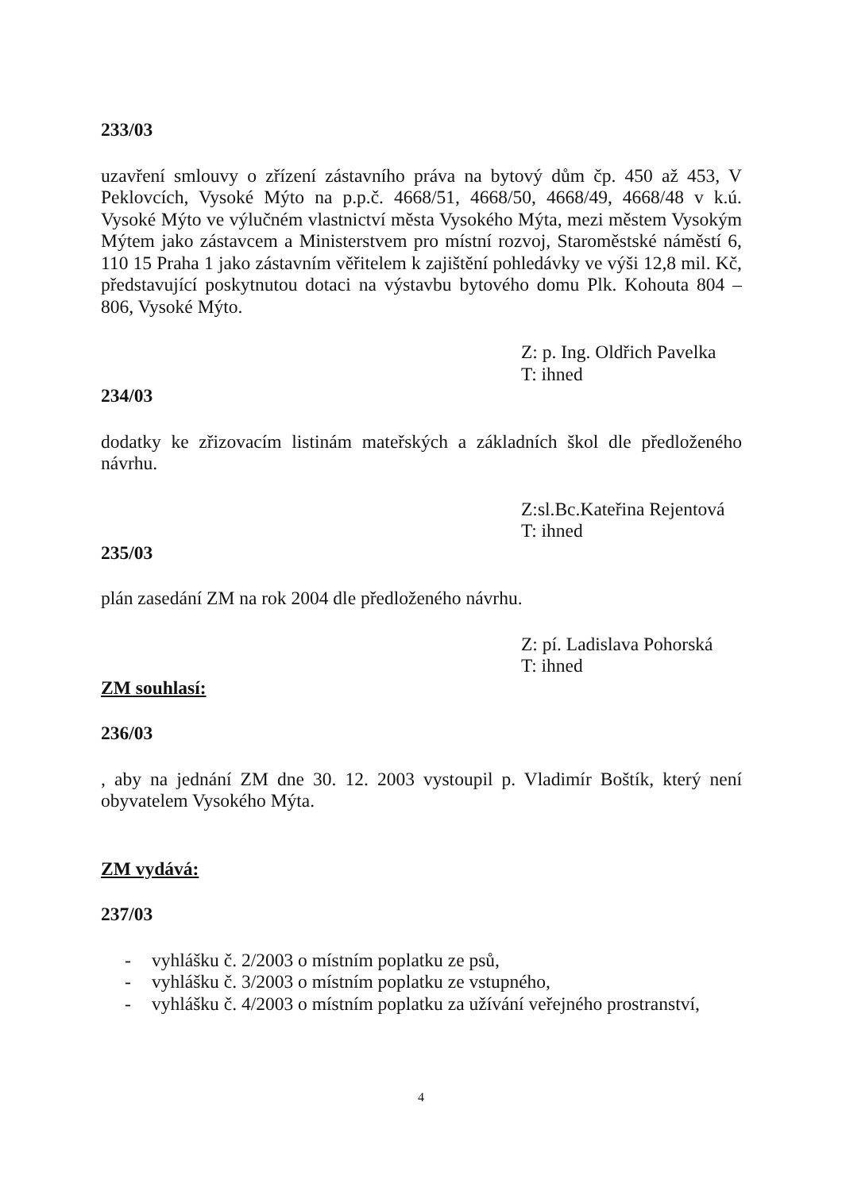233/03
uzavření smlouvy o zřízení zástavního práva na bytový dům čp. 450 až 453, V Peklovcích, Vysoké Mýto na p.p.č. 4668/51, 4668/50, 4668/49, 4668/48 v k.ú. Vysoké Mýto ve výlučném vlastnictví města Vysokého Mýta, mezi městem Vysokým Mýtem jako zástavcem a Ministerstvem pro místní rozvoj, Staroměstské náměstí 6, 110 15 Praha 1 jako zástavním věřitelem k zajištění pohledávky ve výši 12,8 mil. Kč, představující poskytnutou dotaci na výstavbu bytového domu Plk. Kohouta 804 – 806, Vysoké Mýto.
Z: p. Ing. Oldřich Pavelka
T: ihned
234/03
dodatky ke zřizovacím listinám mateřských a základních škol dle předloženého návrhu.
Z:sl.Bc.Kateřina Rejentová
T: ihned
235/03
plán zasedání ZM na rok 2004 dle předloženého návrhu.
Z: pí. Ladislava Pohorská
T: ihned
ZM souhlasí:
236/03
, aby na jednání ZM dne 30. 12. 2003 vystoupil p. Vladimír Boštík, který není obyvatelem Vysokého Mýta.
ZM vydává:
237/03
- vyhlášku č. 2/2003 o místním poplatku ze psů,
- vyhlášku č. 3/2003 o místním poplatku ze vstupného,
- vyhlášku č. 4/2003 o místním poplatku za užívání veřejného prostranství,
4